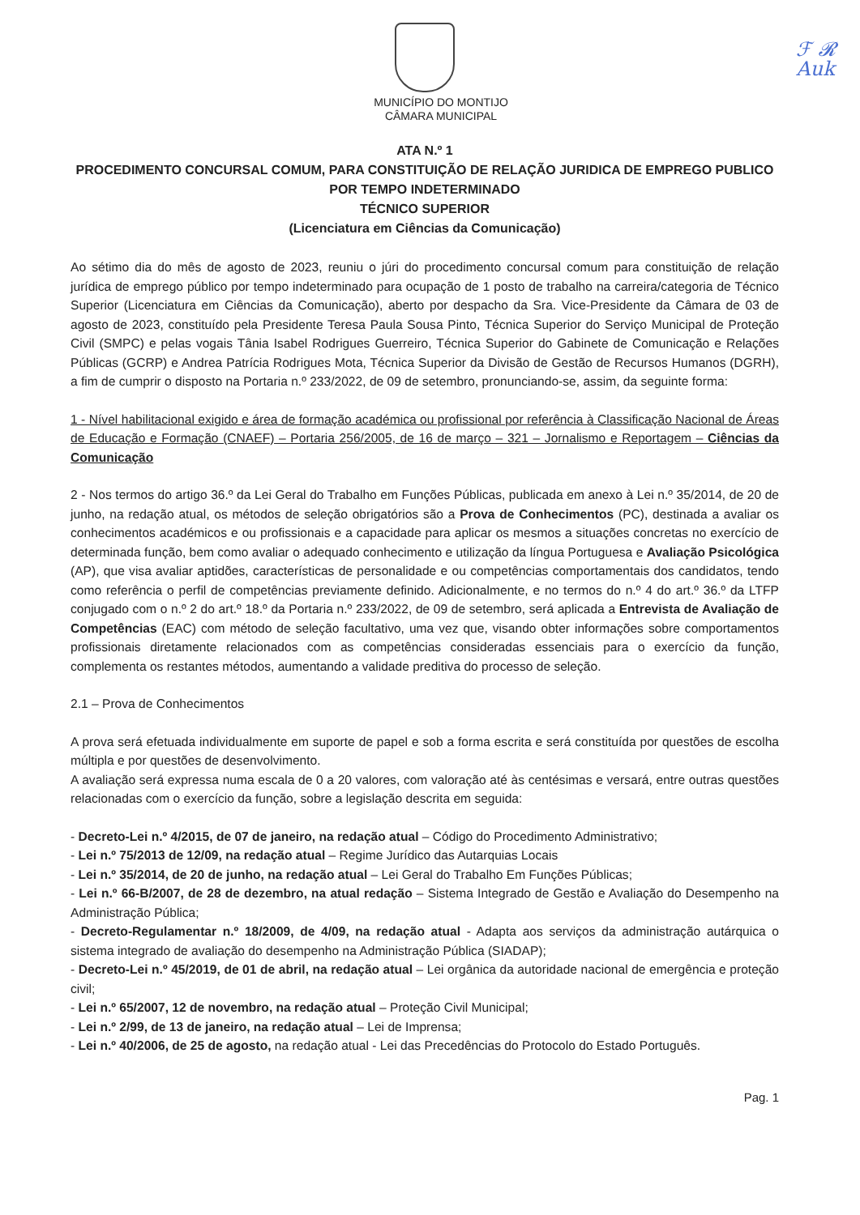ℱ 𝓡
Auk
MUNICÍPIO DO MONTIJO
CÂMARA MUNICIPAL
ATA N.º 1
PROCEDIMENTO CONCURSAL COMUM, PARA CONSTITUIÇÃO DE RELAÇÃO JURIDICA DE EMPREGO PUBLICO POR TEMPO INDETERMINADO
TÉCNICO SUPERIOR
(Licenciatura em Ciências da Comunicação)
Ao sétimo dia do mês de agosto de 2023, reuniu o júri do procedimento concursal comum para constituição de relação jurídica de emprego público por tempo indeterminado para ocupação de 1 posto de trabalho na carreira/categoria de Técnico Superior (Licenciatura em Ciências da Comunicação), aberto por despacho da Sra. Vice-Presidente da Câmara de 03 de agosto de 2023, constituído pela Presidente Teresa Paula Sousa Pinto, Técnica Superior do Serviço Municipal de Proteção Civil (SMPC) e pelas vogais Tânia Isabel Rodrigues Guerreiro, Técnica Superior do Gabinete de Comunicação e Relações Públicas (GCRP) e Andrea Patrícia Rodrigues Mota, Técnica Superior da Divisão de Gestão de Recursos Humanos (DGRH), a fim de cumprir o disposto na Portaria n.º 233/2022, de 09 de setembro, pronunciando-se, assim, da seguinte forma:
1 - Nível habilitacional exigido e área de formação académica ou profissional por referência à Classificação Nacional de Áreas de Educação e Formação (CNAEF) – Portaria 256/2005, de 16 de março – 321 – Jornalismo e Reportagem – Ciências da Comunicação
2 - Nos termos do artigo 36.º da Lei Geral do Trabalho em Funções Públicas, publicada em anexo à Lei n.º 35/2014, de 20 de junho, na redação atual, os métodos de seleção obrigatórios são a Prova de Conhecimentos (PC), destinada a avaliar os conhecimentos académicos e ou profissionais e a capacidade para aplicar os mesmos a situações concretas no exercício de determinada função, bem como avaliar o adequado conhecimento e utilização da língua Portuguesa e Avaliação Psicológica (AP), que visa avaliar aptidões, características de personalidade e ou competências comportamentais dos candidatos, tendo como referência o perfil de competências previamente definido. Adicionalmente, e no termos do n.º 4 do art.º 36.º da LTFP conjugado com o n.º 2 do art.º 18.º da Portaria n.º 233/2022, de 09 de setembro, será aplicada a Entrevista de Avaliação de Competências (EAC) com método de seleção facultativo, uma vez que, visando obter informações sobre comportamentos profissionais diretamente relacionados com as competências consideradas essenciais para o exercício da função, complementa os restantes métodos, aumentando a validade preditiva do processo de seleção.
2.1 – Prova de Conhecimentos
A prova será efetuada individualmente em suporte de papel e sob a forma escrita e será constituída por questões de escolha múltipla e por questões de desenvolvimento.
A avaliação será expressa numa escala de 0 a 20 valores, com valoração até às centésimas e versará, entre outras questões relacionadas com o exercício da função, sobre a legislação descrita em seguida:
- Decreto-Lei n.º 4/2015, de 07 de janeiro, na redação atual – Código do Procedimento Administrativo;
- Lei n.º 75/2013 de 12/09, na redação atual – Regime Jurídico das Autarquias Locais
- Lei n.º 35/2014, de 20 de junho, na redação atual – Lei Geral do Trabalho Em Funções Públicas;
- Lei n.º 66-B/2007, de 28 de dezembro, na atual redação – Sistema Integrado de Gestão e Avaliação do Desempenho na Administração Pública;
- Decreto-Regulamentar n.º 18/2009, de 4/09, na redação atual - Adapta aos serviços da administração autárquica o sistema integrado de avaliação do desempenho na Administração Pública (SIADAP);
- Decreto-Lei n.º 45/2019, de 01 de abril, na redação atual – Lei orgânica da autoridade nacional de emergência e proteção civil;
- Lei n.º 65/2007, 12 de novembro, na redação atual – Proteção Civil Municipal;
- Lei n.º 2/99, de 13 de janeiro, na redação atual – Lei de Imprensa;
- Lei n.º 40/2006, de 25 de agosto, na redação atual - Lei das Precedências do Protocolo do Estado Português.
Pag. 1